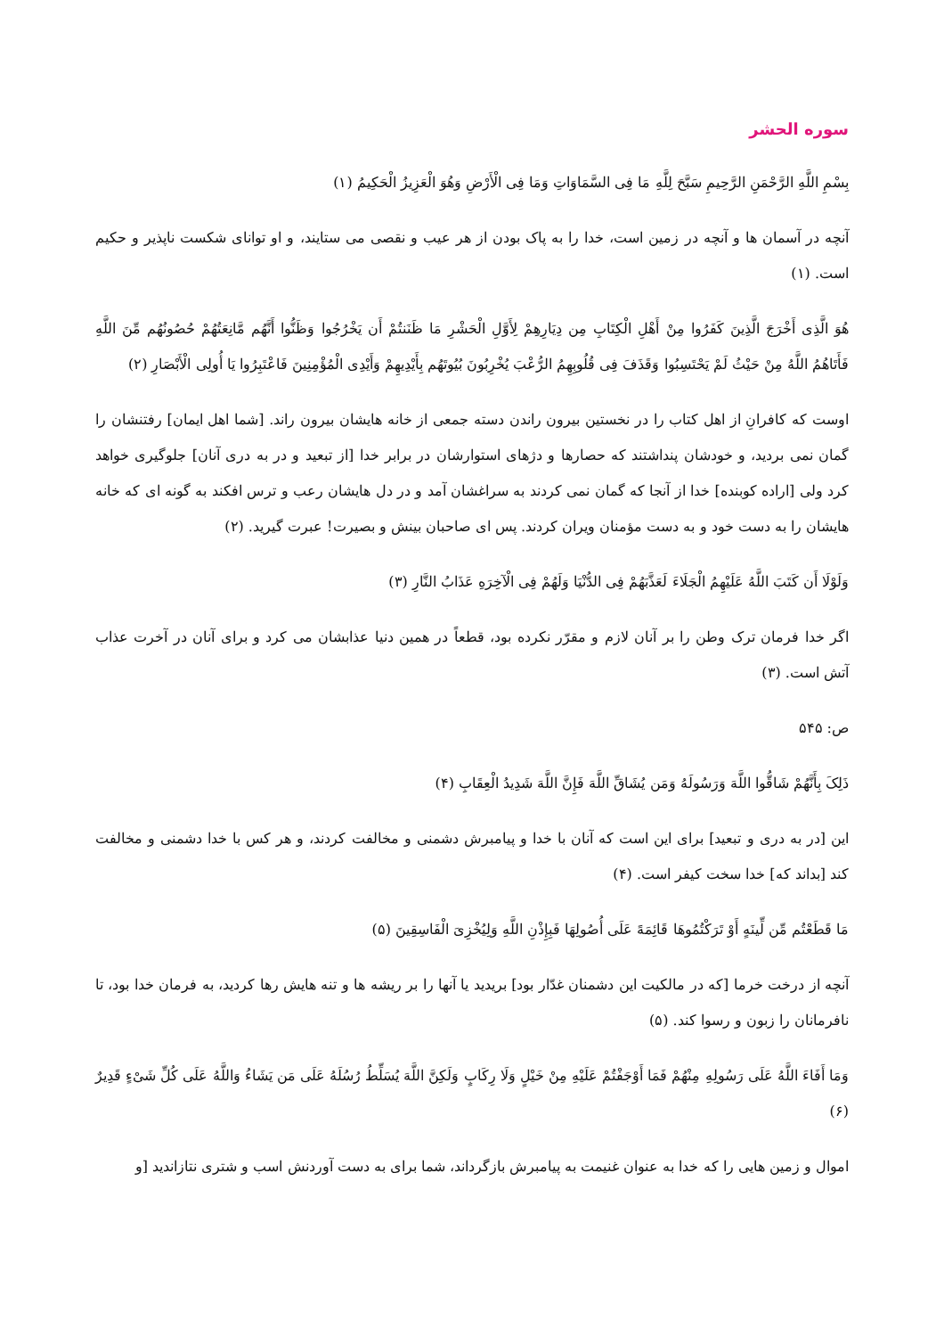سوره الحشر
بِسْمِ اللَّهِ الرَّحْمَنِ الرَّحِيمِ سَبَّحَ لِلَّهِ مَا فِى السَّمَاوَاتِ وَمَا فِى الْأَرْضِ وَهُوَ الْعَزِيزُ الْحَكِيمُ (۱)
آنچه در آسمان ها و آنچه در زمین است، خدا را به پاک بودن از هر عیب و نقصی می ستایند، و او توانای شکست ناپذیر و حکیم است. (۱)
هُوَ الَّذِى أَخْرَجَ الَّذِينَ كَفَرُوا مِنْ أَهْلِ الْكِتَابِ مِن دِيَارِهِمْ لِأَوَّلِ الْحَشْرِ مَا ظَنَنتُمْ أَن يَخْرُجُوا وَظَنُّوا أَنَّهُم مَّانِعَتُهُمْ حُصُونُهُم مِّنَ اللَّهِ فَأَتَاهُمُ اللَّهُ مِنْ حَيْثُ لَمْ يَحْتَسِبُوا وَقَذَفَ فِى قُلُوبِهِمُ الرُّعْبَ يُخْرِبُونَ بُيُوتَهُم بِأَيْدِيهِمْ وَأَيْدِى الْمُؤْمِنِينَ فَاعْتَبِرُوا يَا أُولِى الْأَبْصَارِ (۲)
اوست که کافرانِ از اهل کتاب را در نخستین بیرون راندن دسته جمعی از خانه هایشان بیرون راند. [شما اهل ایمان] رفتنشان را گمان نمی بردید، و خودشان پنداشتند که حصارها و دژهای استوارشان در برابر خدا [از تبعید و در به دری آنان] جلوگیری خواهد کرد ولی [اراده کوبنده] خدا از آنجا که گمان نمی کردند به سراغشان آمد و در دل هایشان رعب و ترس افکند به گونه ای که خانه هایشان را به دست خود و به دست مؤمنان ویران کردند. پس ای صاحبان بینش و بصیرت! عبرت گیرید. (۲)
وَلَوْلَا أَن كَتَبَ اللَّهُ عَلَيْهِمُ الْجَلَاءَ لَعَذَّبَهُمْ فِى الدُّنْيَا وَلَهُمْ فِى الْآخِرَهِ عَذَابُ النَّارِ (۳)
اگر خدا فرمان ترک وطن را بر آنان لازم و مقرّر نکرده بود، قطعاً در همین دنیا عذابشان می کرد و برای آنان در آخرت عذاب آتش است. (۳)
ص: ۵۴۵
ذَلِکَ بِأَنَّهُمْ شَاقُّوا اللَّهَ وَرَسُولَهُ وَمَن يُشَاقِّ اللَّهَ فَإِنَّ اللَّهَ شَدِيدُ الْعِقَابِ (۴)
این [در به دری و تبعید] برای این است که آنان با خدا و پیامبرش دشمنی و مخالفت کردند، و هر کس با خدا دشمنی و مخالفت کند [بداند که] خدا سخت کیفر است. (۴)
مَا قَطَعْتُم مِّن لِّينَهٍ أَوْ تَرَكْتُمُوهَا قَائِمَهً عَلَى أُصُولِهَا فَبِإِذْنِ اللَّهِ وَلِيُخْزِىَ الْفَاسِقِينَ (۵)
آنچه از درخت خرما [که در مالکیت این دشمنان غدّار بود] بریدید یا آنها را بر ریشه ها و تنه هایش رها کردید، به فرمان خدا بود، تا نافرمانان را زبون و رسوا کند. (۵)
وَمَا أَفَاءَ اللَّهُ عَلَى رَسُولِهِ مِنْهُمْ فَمَا أَوْجَفْتُمْ عَلَيْهِ مِنْ خَيْلٍ وَلَا رِكَابٍ وَلَكِنَّ اللَّهَ يُسَلِّطُ رُسُلَهُ عَلَى مَن يَشَاءُ وَاللَّهُ عَلَى كُلِّ شَىْءٍ قَدِيرٌ (۶)
اموال و زمین هایی را که خدا به عنوان غنیمت به پیامبرش بازگرداند، شما برای به دست آوردنش اسب و شتری نتازاندید [و